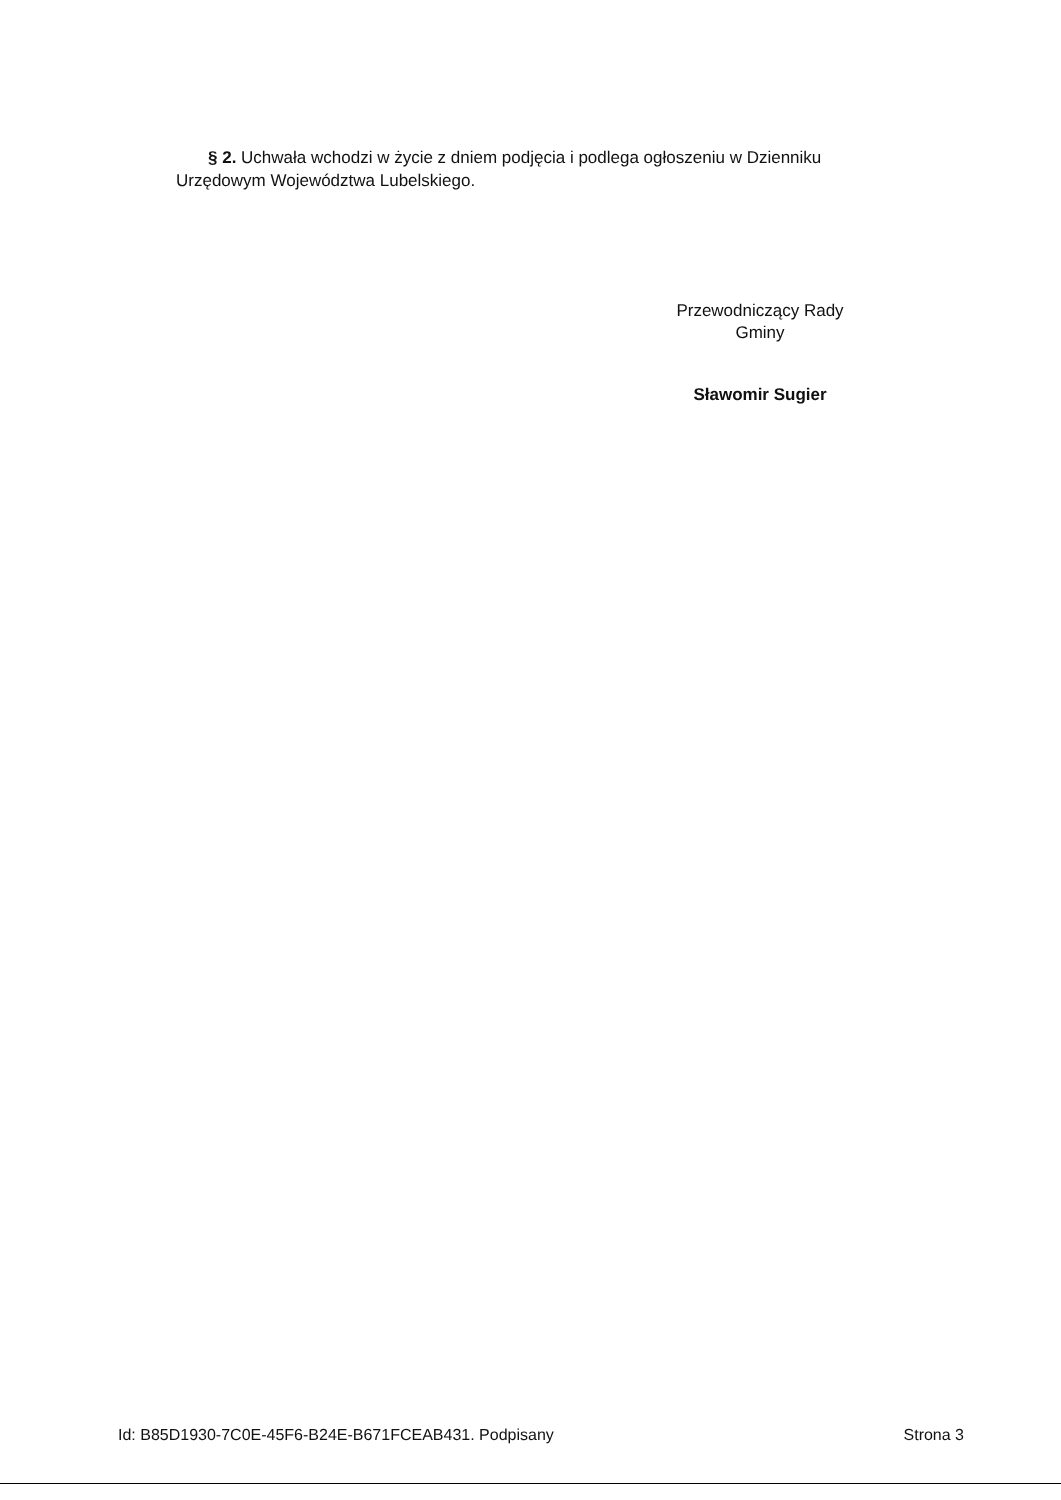§ 2. Uchwała wchodzi w życie z dniem podjęcia i podlega ogłoszeniu w Dzienniku Urzędowym Województwa Lubelskiego.
Przewodniczący Rady
Gminy
Sławomir Sugier
Id: B85D1930-7C0E-45F6-B24E-B671FCEAB431. Podpisany Strona 3